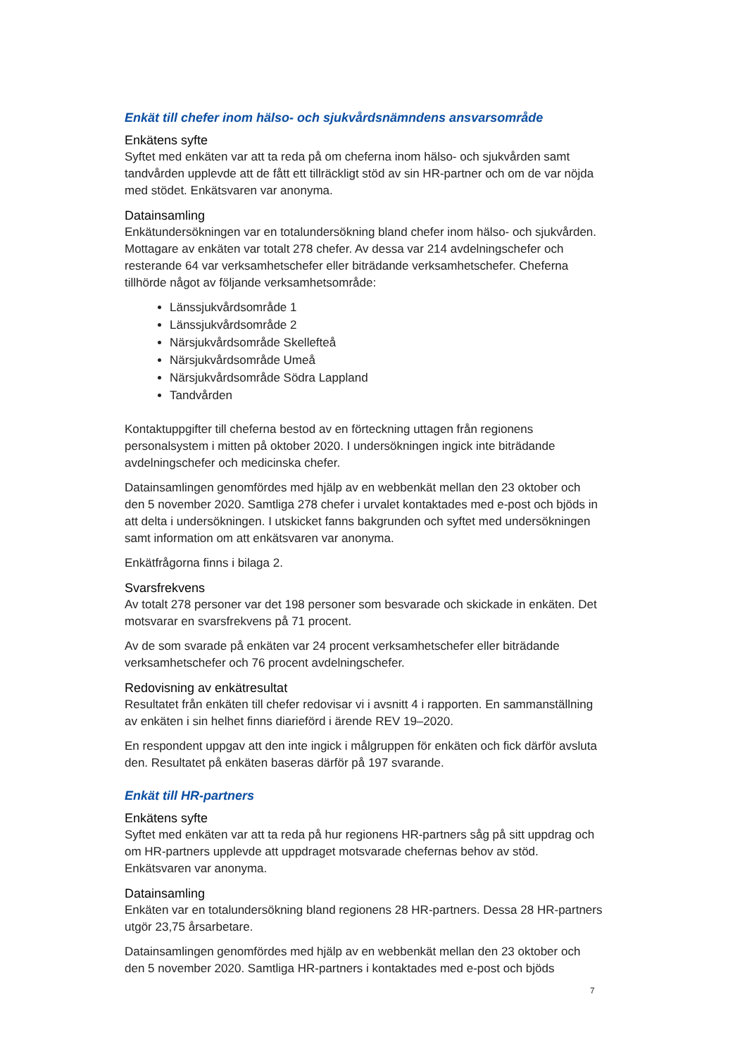Enkät till chefer inom hälso- och sjukvårdsnämndens ansvarsområde
Enkätens syfte
Syftet med enkäten var att ta reda på om cheferna inom hälso- och sjukvården samt tandvården upplevde att de fått ett tillräckligt stöd av sin HR-partner och om de var nöjda med stödet. Enkätsvaren var anonyma.
Datainsamling
Enkätundersökningen var en totalundersökning bland chefer inom hälso- och sjukvården. Mottagare av enkäten var totalt 278 chefer. Av dessa var 214 avdelningschefer och resterande 64 var verksamhetschefer eller biträdande verksamhetschefer. Cheferna tillhörde något av följande verksamhetsområde:
Länssjukvårdsområde 1
Länssjukvårdsområde 2
Närsjukvårdsområde Skellefteå
Närsjukvårdsområde Umeå
Närsjukvårdsområde Södra Lappland
Tandvården
Kontaktuppgifter till cheferna bestod av en förteckning uttagen från regionens personalsystem i mitten på oktober 2020. I undersökningen ingick inte biträdande avdelningschefer och medicinska chefer.
Datainsamlingen genomfördes med hjälp av en webbenkät mellan den 23 oktober och den 5 november 2020. Samtliga 278 chefer i urvalet kontaktades med e-post och bjöds in att delta i undersökningen. I utskicket fanns bakgrunden och syftet med undersökningen samt information om att enkätsvaren var anonyma.
Enkätfrågorna finns i bilaga 2.
Svarsfrekvens
Av totalt 278 personer var det 198 personer som besvarade och skickade in enkäten. Det motsvarar en svarsfrekvens på 71 procent.
Av de som svarade på enkäten var 24 procent verksamhetschefer eller biträdande verksamhetschefer och 76 procent avdelningschefer.
Redovisning av enkätresultat
Resultatet från enkäten till chefer redovisar vi i avsnitt 4 i rapporten. En sammanställning av enkäten i sin helhet finns diarieförd i ärende REV 19–2020.
En respondent uppgav att den inte ingick i målgruppen för enkäten och fick därför avsluta den. Resultatet på enkäten baseras därför på 197 svarande.
Enkät till HR-partners
Enkätens syfte
Syftet med enkäten var att ta reda på hur regionens HR-partners såg på sitt uppdrag och om HR-partners upplevde att uppdraget motsvarade chefernas behov av stöd. Enkätsvaren var anonyma.
Datainsamling
Enkäten var en totalundersökning bland regionens 28 HR-partners. Dessa 28 HR-partners utgör 23,75 årsarbetare.
Datainsamlingen genomfördes med hjälp av en webbenkät mellan den 23 oktober och den 5 november 2020. Samtliga HR-partners i kontaktades med e-post och bjöds
7